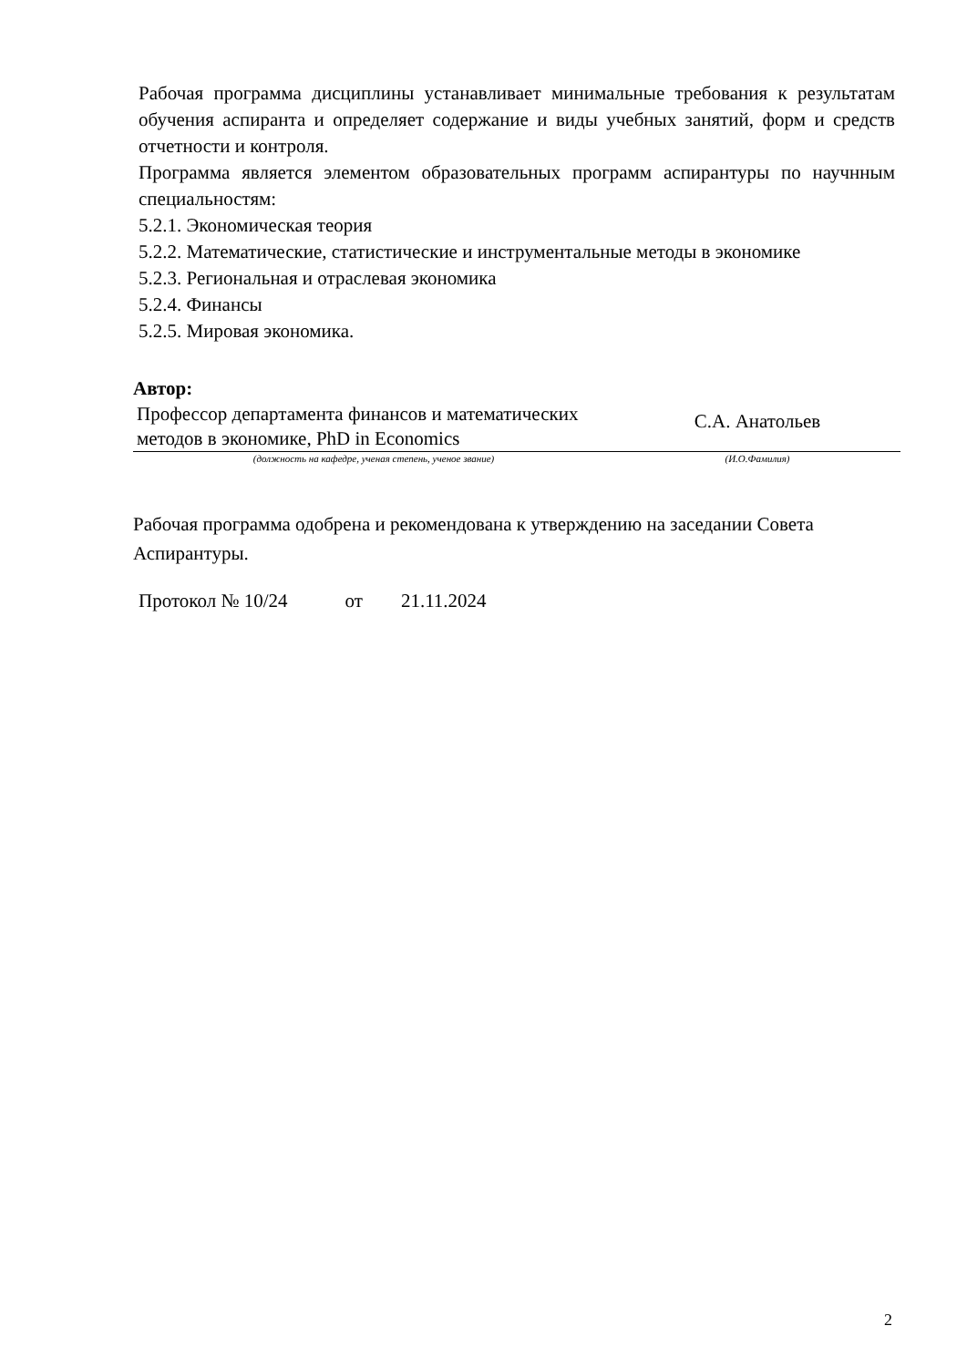Рабочая программа дисциплины устанавливает минимальные требования к результатам обучения аспиранта и определяет содержание и виды учебных занятий, форм и средств отчетности и контроля.
Программа является элементом образовательных программ аспирантуры по научнным специальностям:
5.2.1. Экономическая теория
5.2.2. Математические, статистические и инструментальные методы в экономике
5.2.3. Региональная и отраслевая экономика
5.2.4. Финансы
5.2.5. Мировая экономика.
Автор:
| Профессор департамента финансов и математических методов в экономике, PhD in Economics | С.А. Анатольев |
| (должность на кафедре, ученая степень, ученое звание) | (И.О.Фамилия) |
Рабочая программа одобрена и рекомендована к утверждению на заседании Совета Аспирантуры.
Протокол № 10/24 от 21.11.2024
2